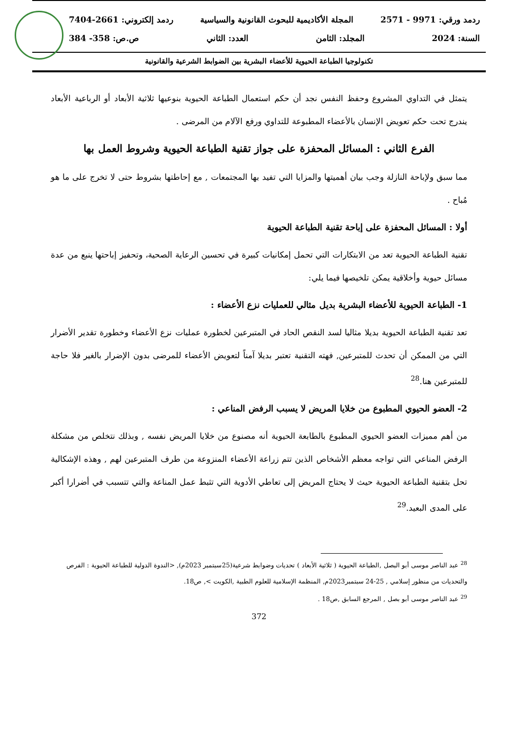ردمد ورقي: 9971 - 2571 المجلة الأكاديمية للبحوث القانونية والسياسية ردمد إلكتروني: 2661-7404
السنة: 2024 المجلد: الثامن العدد: الثاني ص.ص: 358- 384
تكنولوجيا الطباعة الحيوية للأعضاء البشرية بين الضوابط الشرعية والقانونية
يتمثل في التداوي المشروع وحفظ النفس نجد أن حكم استعمال الطباعة الحيوية بنوعيها ثلاثية الأبعاد أو الرباعية الأبعاد يندرج تحت حكم تعويض الإنسان بالأعضاء المطبوعة للتداوي ورفع الآلام من المرضى .
الفرع الثاني : المسائل المحفزة على جواز تقنية الطباعة الحيوية وشروط العمل بها
مما سبق ولإباحة النازلة وجب بيان أهميتها والمزايا التي تفيد بها المجتمعات , مع إحاطتها بشروط حتى لا تخرج على ما هو مُباح .
أولا : المسائل المحفزة على إباحة تقنية الطباعة الحيوية
تقنية الطباعة الحيوية تعد من الابتكارات التي تحمل إمكانيات كبيرة في تحسين الرعاية الصحية، وتحفيز إباحتها ينبع من عدة مسائل حيوية وأخلاقية يمكن تلخيصها فيما يلي:
1- الطباعة الحيوية للأعضاء البشرية بديل مثالي للعمليات نزع الأعضاء :
تعد تقنية الطباعة الحيوية بديلا مثاليا لسد النقص الحاد في المتبرعين لخطورة عمليات نزع الأعضاء وخطورة تقدير الأضرار التي من الممكن أن تحدث للمتبرعين, فهته التقنية تعتبر بديلا آمناً لتعويض الأعضاء للمرضى بدون الإضرار بالغير فلا حاجة للمتبرعين هنا.<sup>28</sup>
2- العضو الحيوي المطبوع من خلايا المريض لا يسبب الرفض المناعي :
من أهم مميزات العضو الحيوي المطبوع بالطابعة الحيوية أنه مصنوع من خلايا المريض نفسه , وبذلك نتخلص من مشكلة الرفض المناعي التي تواجه معظم الأشخاص الذين تتم زراعة الأعضاء المنزوعة من طرف المتبرعين لهم , وهذه الإشكالية تحل بتقنية الطباعة الحيوية حيث لا يحتاج المريض إلى تعاطي الأدوية التي تثبط عمل المناعة والتي تتسبب في أضرارا أكبر على المدى البعيد.<sup>29</sup>
<sup>28</sup> عبد الناصر موسى أبو البصل ,الطباعة الحيوية ( ثلاثية الأبعاد ) تحديات وضوابط شرعية(25سبتمبر 2023م), <الندوة الدولية للطباعة الحيوية : الفرص والتحديات من منظور إسلامي , 25-24 سبتمبر2023م, المنظمة الإسلامية للعلوم الطبية ,الكويت >, ص18.
<sup>29</sup> عبد الناصر موسى أبو بصل , المرجع السابق ,ص18 .
372